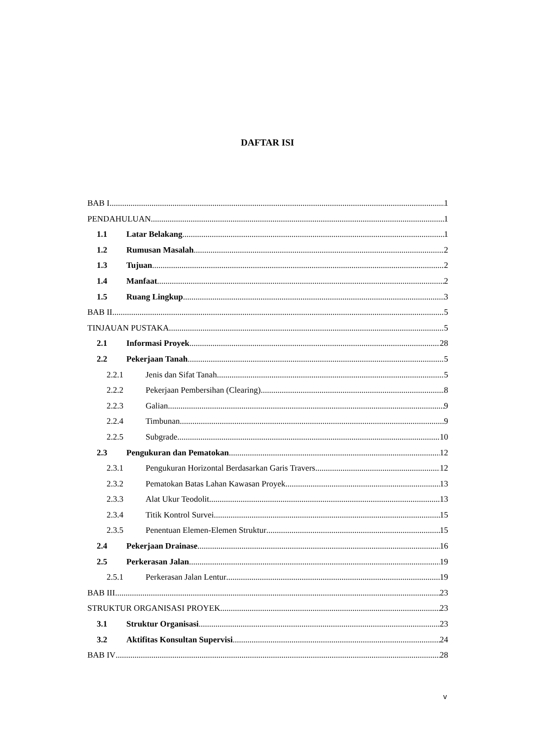DAFTAR ISI
BAB I 1
PENDAHULUAN 1
1.1 Latar Belakang 1
1.2 Rumusan Masalah 2
1.3 Tujuan 2
1.4 Manfaat 2
1.5 Ruang Lingkup 3
BAB II 5
TINJAUAN PUSTAKA 5
2.1 Informasi Proyek 28
2.2 Pekerjaan Tanah 5
2.2.1 Jenis dan Sifat Tanah 5
2.2.2 Pekerjaan Pembersihan (Clearing) 8
2.2.3 Galian 9
2.2.4 Timbunan 9
2.2.5 Subgrade 10
2.3 Pengukuran dan Pematokan 12
2.3.1 Pengukuran Horizontal Berdasarkan Garis Travers 12
2.3.2 Pematokan Batas Lahan Kawasan Proyek 13
2.3.3 Alat Ukur Teodolit 13
2.3.4 Titik Kontrol Survei 15
2.3.5 Penentuan Elemen-Elemen Struktur 15
2.4 Pekerjaan Drainase 16
2.5 Perkerasan Jalan 19
2.5.1 Perkerasan Jalan Lentur 19
BAB III 23
STRUKTUR ORGANISASI PROYEK 23
3.1 Struktur Organisasi 23
3.2 Aktifitas Konsultan Supervisi 24
BAB IV 28
v